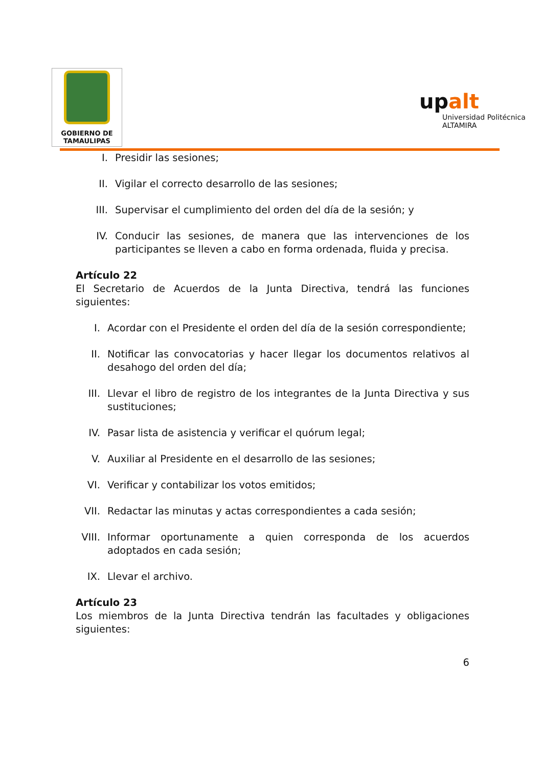GOBIERNO DE
TAMAULIPAS
upalt
Universidad Politécnica
ALTAMIRA
I. Presidir las sesiones;
II. Vigilar el correcto desarrollo de las sesiones;
III. Supervisar el cumplimiento del orden del día de la sesión; y
IV. Conducir las sesiones, de manera que las intervenciones de los participantes se lleven a cabo en forma ordenada, fluida y precisa.
Artículo 22
El Secretario de Acuerdos de la Junta Directiva, tendrá las funciones siguientes:
I. Acordar con el Presidente el orden del día de la sesión correspondiente;
II. Notificar las convocatorias y hacer llegar los documentos relativos al desahogo del orden del día;
III. Llevar el libro de registro de los integrantes de la Junta Directiva y sus sustituciones;
IV. Pasar lista de asistencia y verificar el quórum legal;
V. Auxiliar al Presidente en el desarrollo de las sesiones;
VI. Verificar y contabilizar los votos emitidos;
VII. Redactar las minutas y actas correspondientes a cada sesión;
VIII. Informar oportunamente a quien corresponda de los acuerdos adoptados en cada sesión;
IX. Llevar el archivo.
Artículo 23
Los miembros de la Junta Directiva tendrán las facultades y obligaciones siguientes:
6